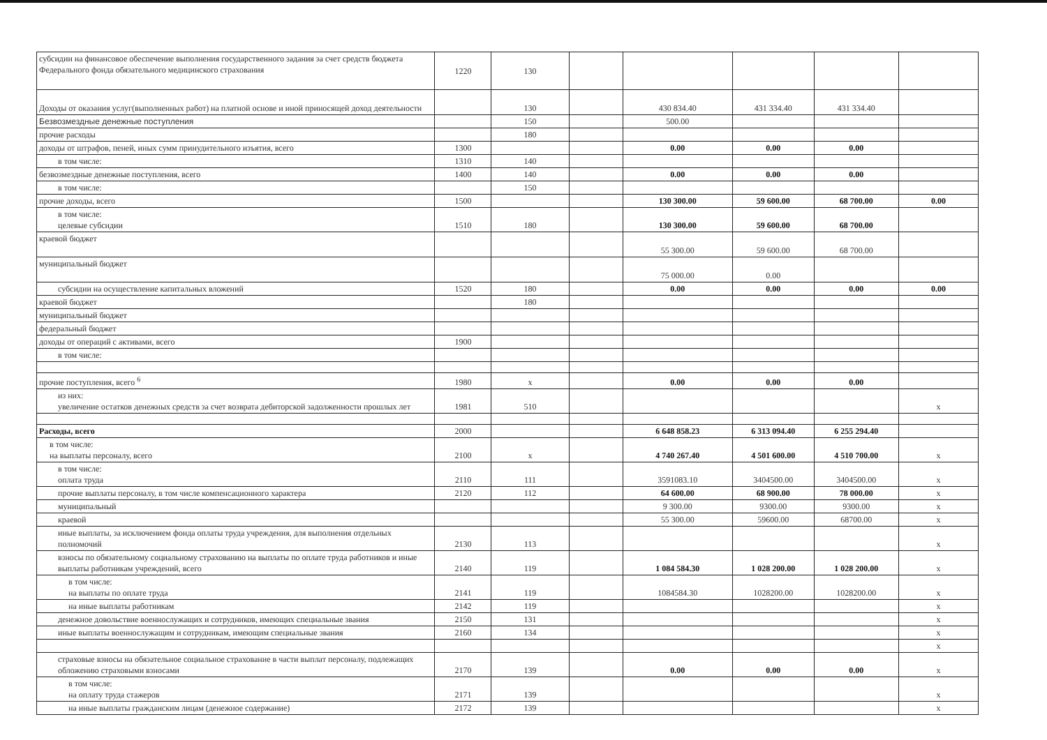| субсидии на финансовое обеспечение выполнения государственного задания за счет средств бюджета Федерального фонда обязательного медицинского страхования | 1220 | 130 | | | | | |
| Доходы от оказания услуг(выполненных работ) на платной основе и иной приносящей доход деятельности | | 130 | | 430 834.40 | 431 334.40 | 431 334.40 | |
| Безвозмездные денежные поступления | | 150 | | 500.00 | | | |
| прочие расходы | | 180 | | | | | |
| доходы от штрафов, пеней, иных сумм принудительного изъятия, всего | 1300 | | | 0.00 | 0.00 | 0.00 | |
| в том числе: | 1310 | 140 | | | | | |
| безвозмездные денежные поступления, всего | 1400 | 140 | | 0.00 | 0.00 | 0.00 | |
| в том числе: | | 150 | | | | | |
| прочие доходы, всего | 1500 | | | 130 300.00 | 59 600.00 | 68 700.00 | 0.00 |
| в том числе: целевые субсидии | 1510 | 180 | | 130 300.00 | 59 600.00 | 68 700.00 | |
| краевой бюджет | | | | 55 300.00 | 59 600.00 | 68 700.00 | |
| муниципальный бюджет | | | | 75 000.00 | 0.00 | | |
| субсидии на осуществление капитальных вложений | 1520 | 180 | | 0.00 | 0.00 | 0.00 | 0.00 |
| краевой бюджет | | 180 | | | | | |
| муниципальный бюджет | | | | | | | |
| федеральный бюджет | | | | | | | |
| доходы от операций с активами, всего | 1900 | | | | | | |
| в том числе: | | | | | | | |
| прочие поступления, всего <sup>6</sup> | 1980 | x | | 0.00 | 0.00 | 0.00 | |
| из них: увеличение остатков денежных средств за счет возврата дебиторской задолженности прошлых лет | 1981 | 510 | | | | | x |
| Расходы, всего | 2000 | | | 6 648 858.23 | 6 313 094.40 | 6 255 294.40 | |
| в том числе: на выплаты персоналу, всего | 2100 | x | | 4 740 267.40 | 4 501 600.00 | 4 510 700.00 | x |
| в том числе: оплата труда | 2110 | 111 | | 3591083.10 | 3404500.00 | 3404500.00 | x |
| прочие выплаты персоналу, в том числе компенсационного характера | 2120 | 112 | | 64 600.00 | 68 900.00 | 78 000.00 | x |
| муниципальный | | | | 9 300.00 | 9300.00 | 9300.00 | x |
| краевой | | | | 55 300.00 | 59600.00 | 68700.00 | x |
| иные выплаты, за исключением фонда оплаты труда учреждения, для выполнения отдельных полномочий | 2130 | 113 | | | | | x |
| взносы по обязательному социальному страхованию на выплаты по оплате труда работников и иные выплаты работникам учреждений, всего | 2140 | 119 | | 1 084 584.30 | 1 028 200.00 | 1 028 200.00 | x |
| в том числе: на выплаты по оплате труда | 2141 | 119 | | 1084584.30 | 1028200.00 | 1028200.00 | x |
| на иные выплаты работникам | 2142 | 119 | | | | | x |
| денежное довольствие военнослужащих и сотрудников, имеющих специальные звания | 2150 | 131 | | | | | x |
| иные выплаты военнослужащим и сотрудникам, имеющим специальные звания | 2160 | 134 | | | | | x |
| | | | | | | | x |
| страховые взносы на обязательное социальное страхование в части выплат персоналу, подлежащих обложению страховыми взносами | 2170 | 139 | | 0.00 | 0.00 | 0.00 | x |
| в том числе: на оплату труда стажеров | 2171 | 139 | | | | | x |
| на иные выплаты гражданским лицам (денежное содержание) | 2172 | 139 | | | | | x |